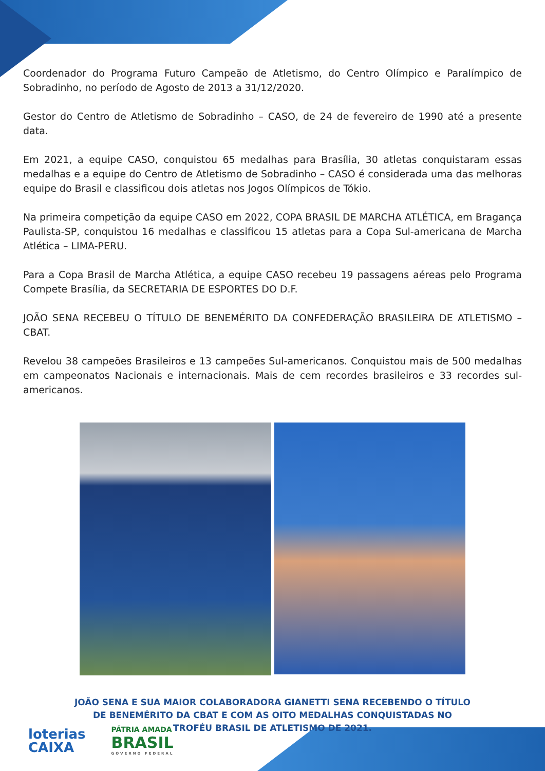Coordenador do Programa Futuro Campeão de Atletismo, do Centro Olímpico e Paralímpico de Sobradinho, no período de Agosto de 2013 a 31/12/2020.
Gestor do Centro de Atletismo de Sobradinho – CASO, de 24 de fevereiro de 1990 até a presente data.
Em 2021, a equipe CASO, conquistou 65 medalhas para Brasília, 30 atletas conquistaram essas medalhas e a equipe do Centro de Atletismo de Sobradinho – CASO é considerada uma das melhoras equipe do Brasil e classificou dois atletas nos Jogos Olímpicos de Tókio.
Na primeira competição da equipe CASO em 2022, COPA BRASIL DE MARCHA ATLÉTICA, em Bragança Paulista-SP, conquistou 16 medalhas e classificou 15 atletas para a Copa Sul-americana de Marcha Atlética – LIMA-PERU.
Para a Copa Brasil de Marcha Atlética, a equipe CASO recebeu 19 passagens aéreas pelo Programa Compete Brasília, da SECRETARIA DE ESPORTES DO D.F.
JOÃO SENA RECEBEU O TÍTULO DE BENEMÉRITO DA CONFEDERAÇÃO BRASILEIRA DE ATLETISMO – CBAT.
Revelou 38 campeões Brasileiros e 13 campeões Sul-americanos. Conquistou mais de 500 medalhas em campeonatos Nacionais e internacionais. Mais de cem recordes brasileiros e 33 recordes sul-americanos.
JOÃO SENA E SUA MAIOR COLABORADORA GIANETTI SENA RECEBENDO O TÍTULO DE BENEMÉRITO DA CBAT E COM AS OITO MEDALHAS CONQUISTADAS NO TROFÉU BRASIL DE ATLETISMO DE 2021.
loterias
CAIXA
PÁTRIA AMADA
BRASIL
GOVERNO FEDERAL